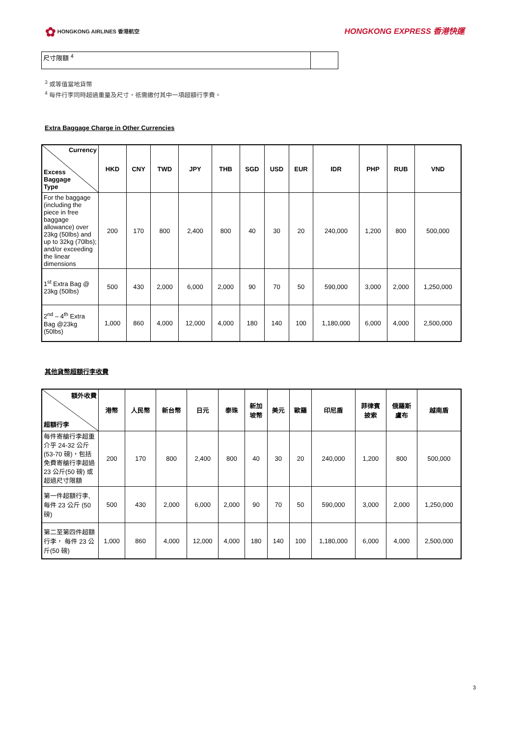✿ HONGKONG AIRLINES 香港航空
HONGKONG EXPRESS 香港快運
| 尺寸限額 <sup>4</sup> | |
<sup>3</sup> 或等值當地貨幣
<sup>4</sup> 每件行李同時超過重量及尺寸，祇需繳付其中一項超額行李費。
Extra Baggage Charge in Other Currencies
| Currency Excess Baggage Type | HKD | CNY | TWD | JPY | THB | SGD | USD | EUR | IDR | PHP | RUB | VND |
| --- | --- | --- | --- | --- | --- | --- | --- | --- | --- | --- | --- | --- |
| For the baggage (including the piece in free baggage allowance) over 23kg (50lbs) and up to 32kg (70lbs); and/or exceeding the linear dimensions | 200 | 170 | 800 | 2,400 | 800 | 40 | 30 | 20 | 240,000 | 1,200 | 800 | 500,000 |
| 1<sup>st</sup> Extra Bag @ 23kg (50lbs) | 500 | 430 | 2,000 | 6,000 | 2,000 | 90 | 70 | 50 | 590,000 | 3,000 | 2,000 | 1,250,000 |
| 2<sup>nd</sup> – 4<sup>th</sup> Extra Bag @23kg (50lbs) | 1,000 | 860 | 4,000 | 12,000 | 4,000 | 180 | 140 | 100 | 1,180,000 | 6,000 | 4,000 | 2,500,000 |
其他貨幣超額行李收費
| 額外收費 超額行李 | 港幣 | 人民幣 | 新台幣 | 日元 | 泰珠 | 新加 坡幣 | 美元 | 歐羅 | 印尼盾 | 菲律賓 披索 | 俄羅斯 盧布 | 越南盾 |
| --- | --- | --- | --- | --- | --- | --- | --- | --- | --- | --- | --- | --- |
| 每件寄艙行李超重介乎 24-32 公斤(53-70 磅)，包括免費寄艙行李超過 23 公斤(50 磅) 或超過尺寸限額 | 200 | 170 | 800 | 2,400 | 800 | 40 | 30 | 20 | 240,000 | 1,200 | 800 | 500,000 |
| 第一件超額行李, 每件 23 公斤 (50 磅) | 500 | 430 | 2,000 | 6,000 | 2,000 | 90 | 70 | 50 | 590,000 | 3,000 | 2,000 | 1,250,000 |
| 第二至第四件超額行李， 每件 23 公斤(50 磅) | 1,000 | 860 | 4,000 | 12,000 | 4,000 | 180 | 140 | 100 | 1,180,000 | 6,000 | 4,000 | 2,500,000 |
3